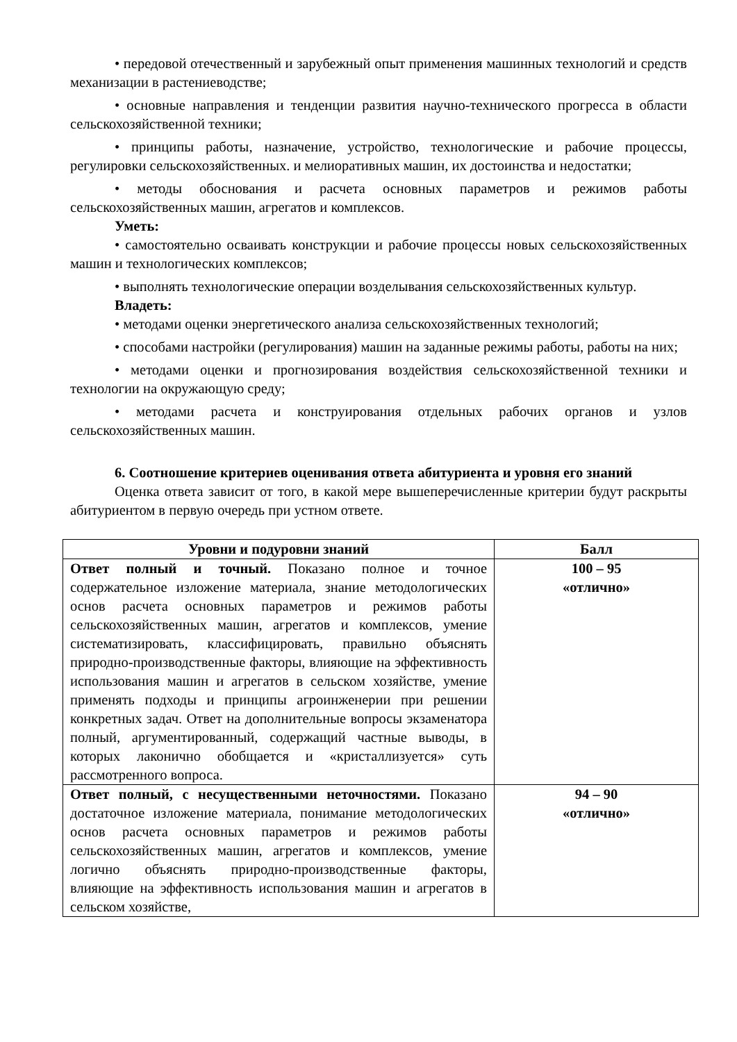• передовой отечественный и зарубежный опыт применения машинных технологий и средств механизации в растениеводстве;
• основные направления и тенденции развития научно-технического прогресса в области сельскохозяйственной техники;
• принципы работы, назначение, устройство, технологические и рабочие процессы, регулировки сельскохозяйственных. и мелиоративных машин, их достоинства и недостатки;
• методы обоснования и расчета основных параметров и режимов работы сельскохозяйственных машин, агрегатов и комплексов.
Уметь:
• самостоятельно осваивать конструкции и рабочие процессы новых сельскохозяйственных машин и технологических комплексов;
• выполнять технологические операции возделывания сельскохозяйственных культур.
Владеть:
• методами оценки энергетического анализа сельскохозяйственных технологий;
• способами настройки (регулирования) машин на заданные режимы работы, работы на них;
• методами оценки и прогнозирования воздействия сельскохозяйственной техники и технологии на окружающую среду;
• методами расчета и конструирования отдельных рабочих органов и узлов сельскохозяйственных машин.
6. Соотношение критериев оценивания ответа абитуриента и уровня его знаний
Оценка ответа зависит от того, в какой мере вышеперечисленные критерии будут раскрыты абитуриентом в первую очередь при устном ответе.
| Уровни и подуровни знаний | Балл |
| --- | --- |
| Ответ полный и точный. Показано полное и точное содержательное изложение материала, знание методологических основ расчета основных параметров и режимов работы сельскохозяйственных машин, агрегатов и комплексов, умение систематизировать, классифицировать, правильно объяснять природно-производственные факторы, влияющие на эффективность использования машин и агрегатов в сельском хозяйстве, умение применять подходы и принципы агроинженерии при решении конкретных задач. Ответ на дополнительные вопросы экзаменатора полный, аргументированный, содержащий частные выводы, в которых лаконично обобщается и «кристаллизуется» суть рассмотренного вопроса. | 100 – 95 «отлично» |
| Ответ полный, с несущественными неточностями. Показано достаточное изложение материала, понимание методологических основ расчета основных параметров и режимов работы сельскохозяйственных машин, агрегатов и комплексов, умение логично объяснять природно-производственные факторы, влияющие на эффективность использования машин и агрегатов в сельском хозяйстве, | 94 – 90 «отлично» |